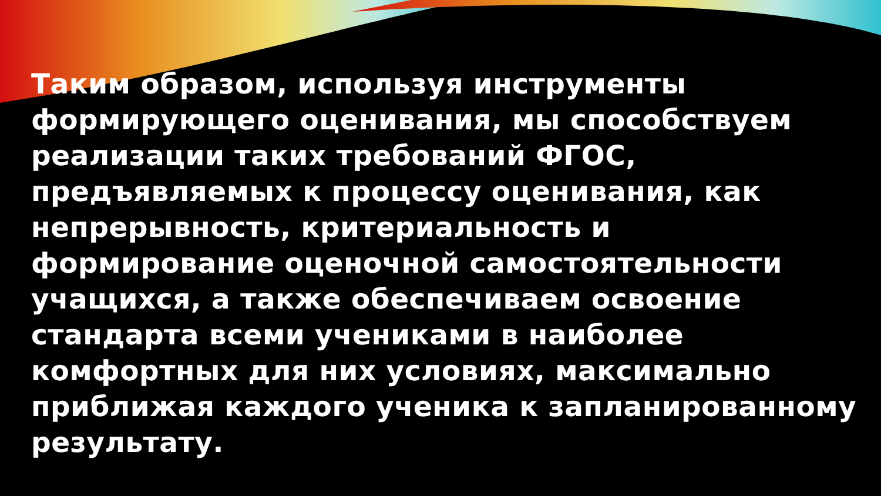Таким образом, используя инструменты формирующего оценивания, мы способствуем реализации таких требований ФГОС, предъявляемых к процессу оценивания, как непрерывность, критериальность и формирование оценочной самостоятельности учащихся, а также обеспечиваем освоение стандарта всеми учениками в наиболее комфортных для них условиях, максимально приближая каждого ученика к запланированному результату.